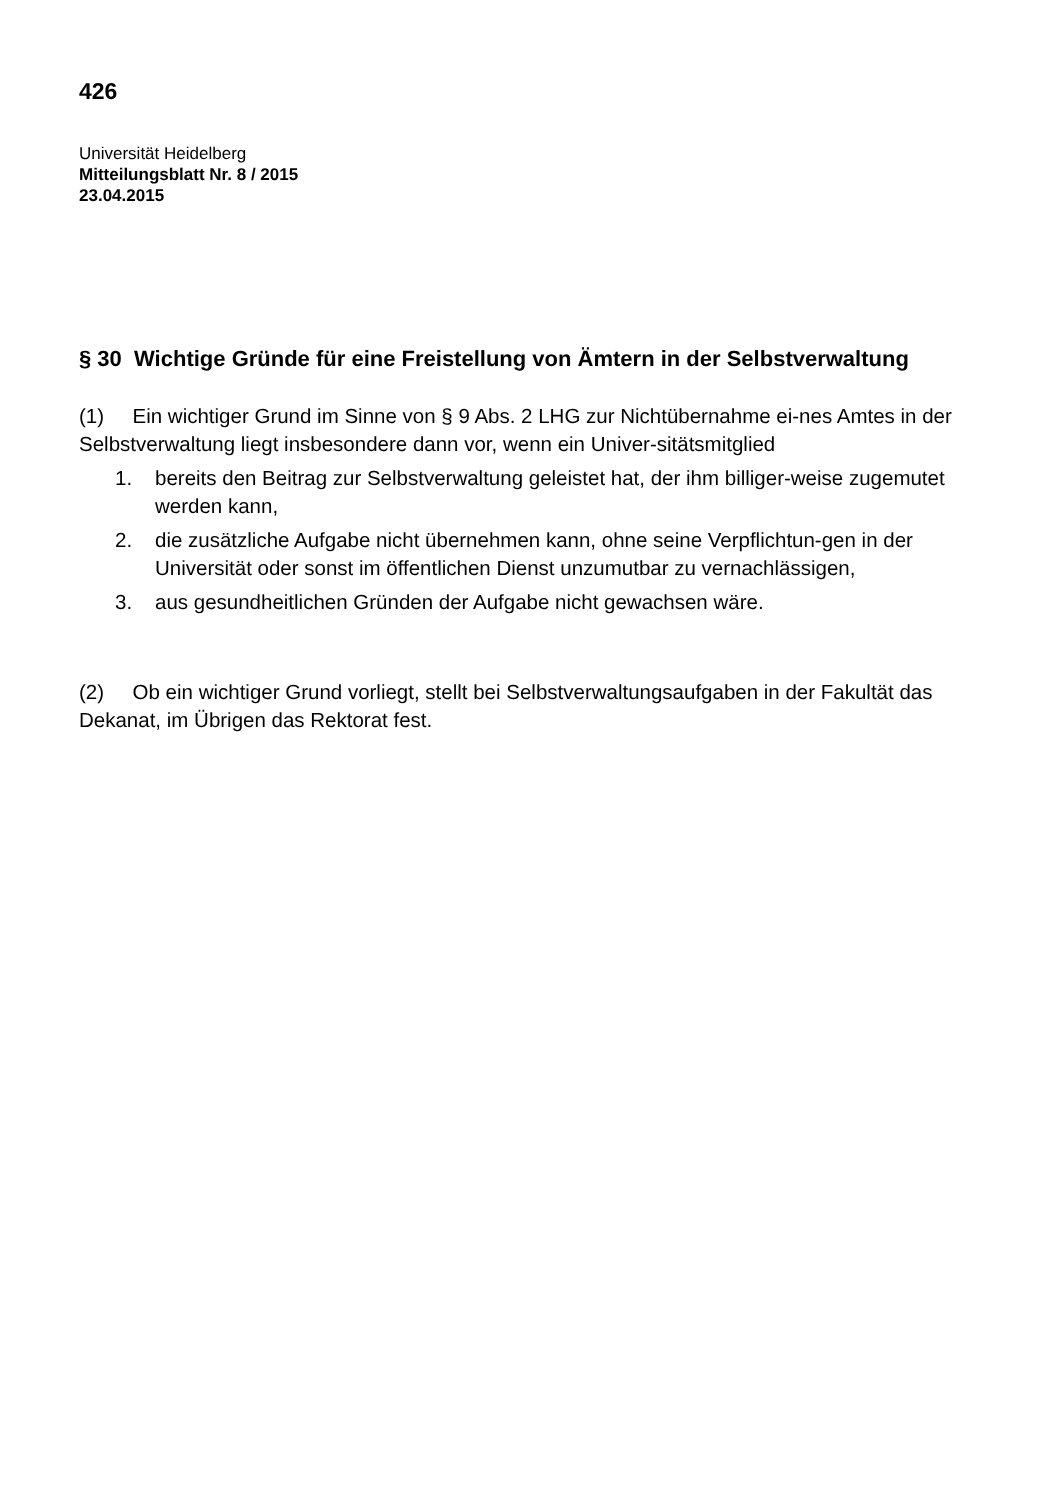426
Universität Heidelberg
Mitteilungsblatt Nr. 8 / 2015
23.04.2015
§ 30 Wichtige Gründe für eine Freistellung von Ämtern in der Selbstverwaltung
(1) Ein wichtiger Grund im Sinne von § 9 Abs. 2 LHG zur Nichtübernahme ei-nes Amtes in der Selbstverwaltung liegt insbesondere dann vor, wenn ein Univer-sitätsmitglied
1. bereits den Beitrag zur Selbstverwaltung geleistet hat, der ihm billiger-weise zugemutet werden kann,
2. die zusätzliche Aufgabe nicht übernehmen kann, ohne seine Verpflichtun-gen in der Universität oder sonst im öffentlichen Dienst unzumutbar zu vernachlässigen,
3. aus gesundheitlichen Gründen der Aufgabe nicht gewachsen wäre.
(2) Ob ein wichtiger Grund vorliegt, stellt bei Selbstverwaltungsaufgaben in der Fakultät das Dekanat, im Übrigen das Rektorat fest.